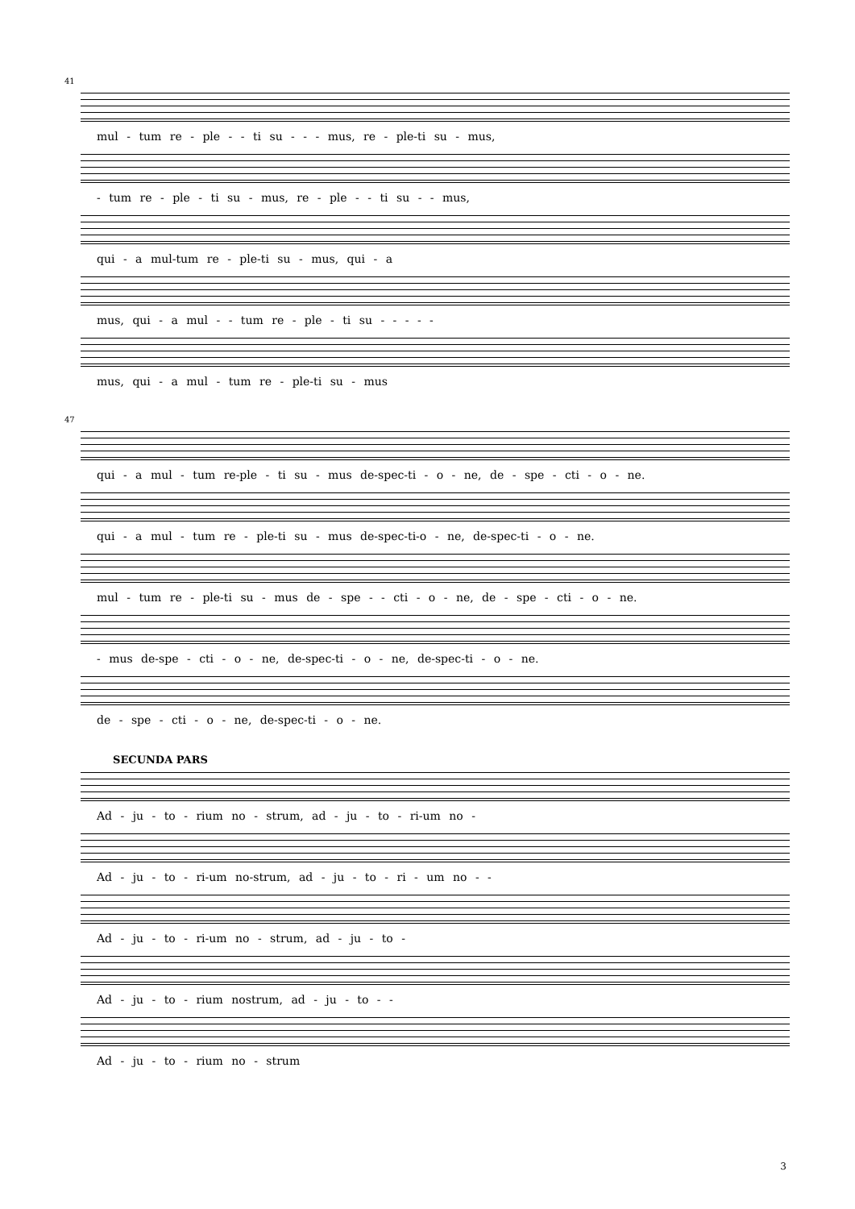41
mul - tum re - ple - - ti su - - - mus, re - ple-ti su - mus,
- tum re - ple - ti su - mus, re - ple - - ti su - - mus,
qui - a mul-tum re - ple-ti su - mus, qui - a
mus, qui - a mul - - tum re - ple - ti su - - - - -
mus, qui - a mul - tum re - ple-ti su - mus
47
qui - a mul - tum re-ple - ti su - mus de-spec-ti - o - ne, de - spe - cti - o - ne.
qui - a mul - tum re - ple-ti su - mus de-spec-ti-o - ne, de-spec-ti - o - ne.
mul - tum re - ple-ti su - mus de - spe - - cti - o - ne, de - spe - cti - o - ne.
- mus de-spe - cti - o - ne, de-spec-ti - o - ne, de-spec-ti - o - ne.
de - spe - cti - o - ne, de-spec-ti - o - ne.
SECUNDA PARS
Ad - ju - to - rium no - strum, ad - ju - to - ri-um no -
Ad - ju - to - ri-um no-strum, ad - ju - to - ri - um no - -
Ad - ju - to - ri-um no - strum, ad - ju - to -
Ad - ju - to - rium nostrum, ad - ju - to - -
Ad - ju - to - rium no - strum
3